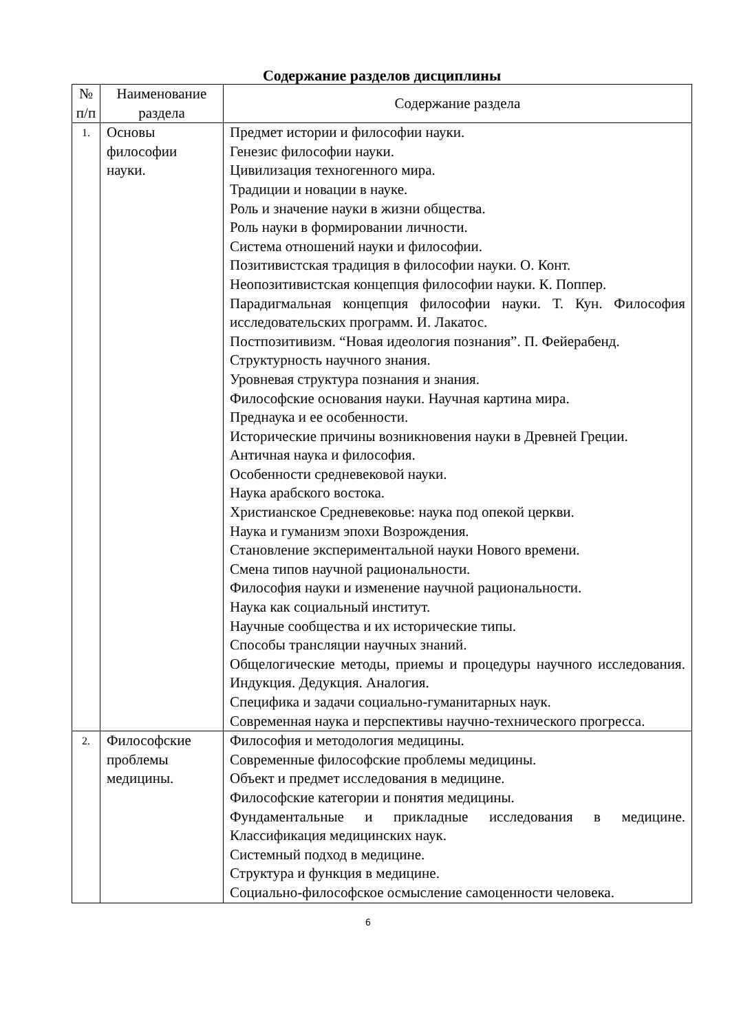Содержание разделов дисциплины
| № п/п | Наименование раздела | Содержание раздела |
| --- | --- | --- |
| 1. | Основы философии науки. | Предмет истории и философии науки. Генезис философии науки. Цивилизация техногенного мира. Традиции и новации в науке. Роль и значение науки в жизни общества. Роль науки в формировании личности. Система отношений науки и философии. Позитивистская традиция в философии науки. О. Конт. Неопозитивистская концепция философии науки. К. Поппер. Парадигмальная концепция философии науки. Т. Кун. Философия исследовательских программ. И. Лакатос. Постпозитивизм. “Новая идеология познания”. П. Фейерабенд. Структурность научного знания. Уровневая структура познания и знания. Философские основания науки. Научная картина мира. Преднаука и ее особенности. Исторические причины возникновения науки в Древней Греции. Античная наука и философия. Особенности средневековой науки. Наука арабского востока. Христианское Средневековье: наука под опекой церкви. Наука и гуманизм эпохи Возрождения. Становление экспериментальной науки Нового времени. Смена типов научной рациональности. Философия науки и изменение научной рациональности. Наука как социальный институт. Научные сообщества и их исторические типы. Способы трансляции научных знаний. Общелогические методы, приемы и процедуры научного исследования. Индукция. Дедукция. Аналогия. Специфика и задачи социально-гуманитарных наук. Современная наука и перспективы научно-технического прогресса. |
| 2. | Философские проблемы медицины. | Философия и методология медицины. Современные философские проблемы медицины. Объект и предмет исследования в медицине. Философские категории и понятия медицины. Фундаментальные и прикладные исследования в медицине. Классификация медицинских наук. Системный подход в медицине. Структура и функция в медицине. Социально-философское осмысление самоценности человека. |
6